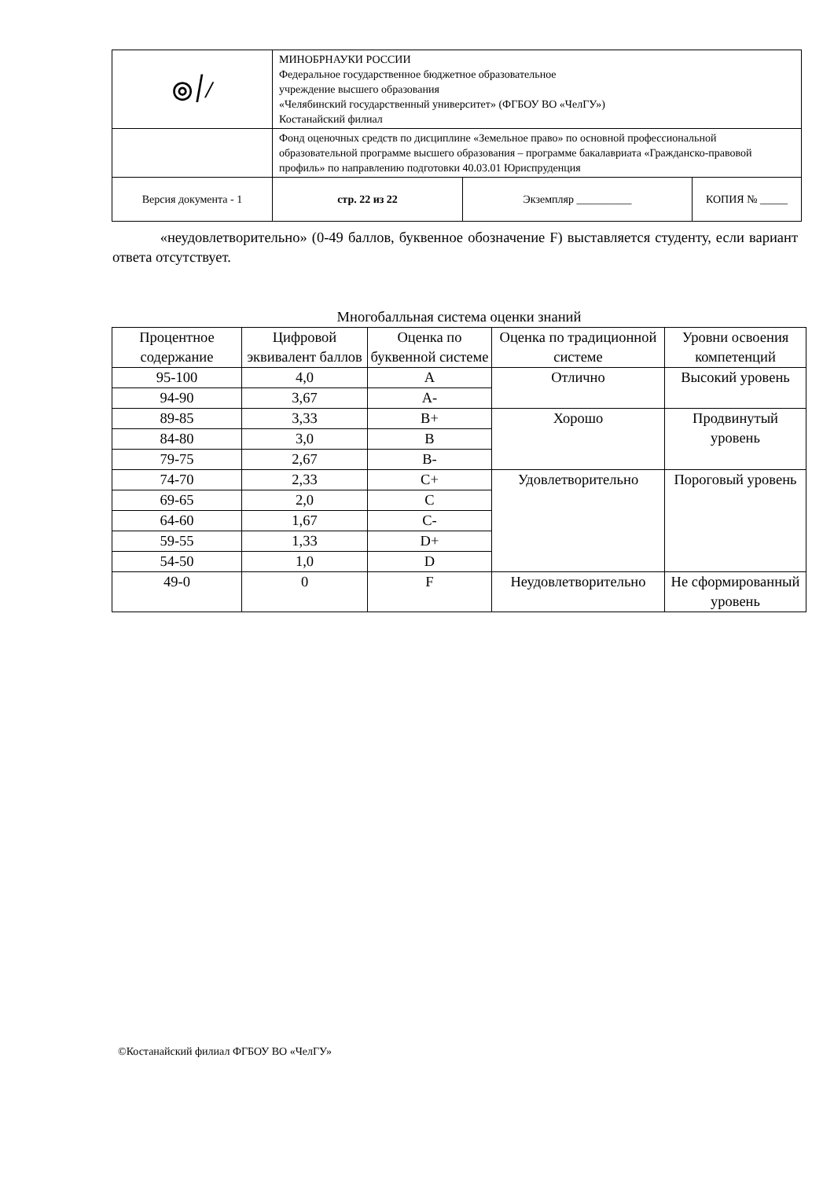| ◎ ׀/ | МИНОБРНАУКИ РОССИИ Федеральное государственное бюджетное образовательное учреждение высшего образования «Челябинский государственный университет» (ФГБОУ ВО «ЧелГУ») Костанайский филиал | | |
| | Фонд оценочных средств по дисциплине «Земельное право» по основной профессиональной образовательной программе высшего образования – программе бакалавриата «Гражданско-правовой профиль» по направлению подготовки 40.03.01 Юриспруденция | | |
| Версия документа - 1 | стр. 22 из 22 | Экземпляр __________ | КОПИЯ № _____ |
«неудовлетворительно» (0-49 баллов, буквенное обозначение F) выставляется студенту, если вариант ответа отсутствует.
Многобалльная система оценки знаний
| Процентное содержание | Цифровой эквивалент баллов | Оценка по буквенной системе | Оценка по традиционной системе | Уровни освоения компетенций |
| --- | --- | --- | --- | --- |
| 95-100 | 4,0 | A | Отлично | Высокий уровень |
| 94-90 | 3,67 | A- | | |
| 89-85 | 3,33 | B+ | Хорошо | Продвинутый уровень |
| 84-80 | 3,0 | B | | |
| 79-75 | 2,67 | B- | | |
| 74-70 | 2,33 | C+ | Удовлетворительно | Пороговый уровень |
| 69-65 | 2,0 | C | | |
| 64-60 | 1,67 | C- | | |
| 59-55 | 1,33 | D+ | | |
| 54-50 | 1,0 | D | | |
| 49-0 | 0 | F | Неудовлетворительно | Не сформированный уровень |
©Костанайский филиал ФГБОУ ВО «ЧелГУ»